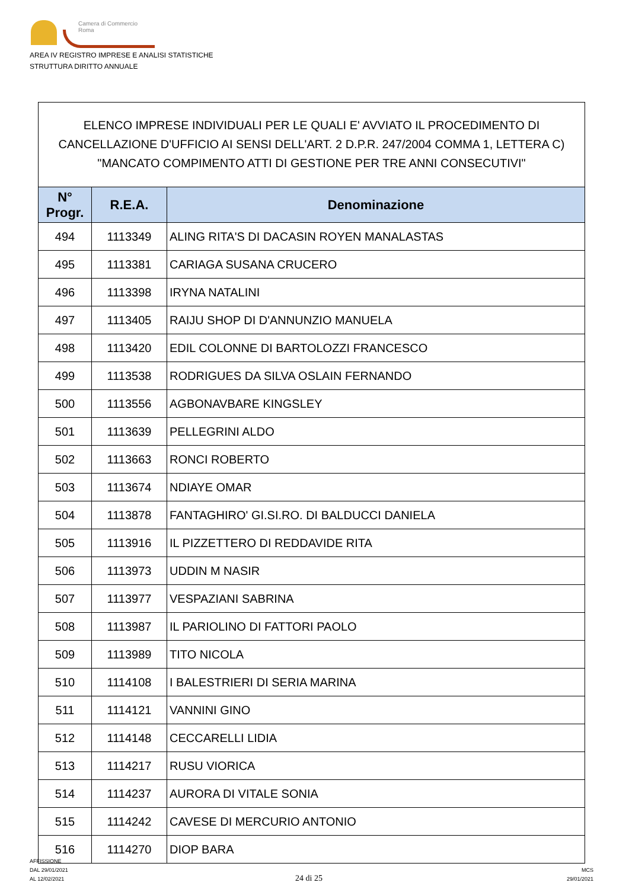Camera di Commercio
Roma
AREA IV REGISTRO IMPRESE E ANALISI STATISTICHE
STRUTTURA DIRITTO ANNUALE
ELENCO IMPRESE INDIVIDUALI PER LE QUALI E' AVVIATO IL PROCEDIMENTO DI CANCELLAZIONE D'UFFICIO AI SENSI DELL'ART. 2 D.P.R. 247/2004 COMMA 1, LETTERA C) "MANCATO COMPIMENTO ATTI DI GESTIONE PER TRE ANNI CONSECUTIVI"
| N° Progr. | R.E.A. | Denominazione |
| --- | --- | --- |
| 494 | 1113349 | ALING RITA'S DI DACASIN ROYEN MANALASTAS |
| 495 | 1113381 | CARIAGA SUSANA CRUCERO |
| 496 | 1113398 | IRYNA NATALINI |
| 497 | 1113405 | RAIJU SHOP DI D'ANNUNZIO MANUELA |
| 498 | 1113420 | EDIL COLONNE DI BARTOLOZZI FRANCESCO |
| 499 | 1113538 | RODRIGUES DA SILVA OSLAIN FERNANDO |
| 500 | 1113556 | AGBONAVBARE KINGSLEY |
| 501 | 1113639 | PELLEGRINI ALDO |
| 502 | 1113663 | RONCI ROBERTO |
| 503 | 1113674 | NDIAYE OMAR |
| 504 | 1113878 | FANTAGHIRO' GI.SI.RO. DI BALDUCCI DANIELA |
| 505 | 1113916 | IL PIZZETTERO DI REDDAVIDE RITA |
| 506 | 1113973 | UDDIN M NASIR |
| 507 | 1113977 | VESPAZIANI SABRINA |
| 508 | 1113987 | IL PARIOLINO DI FATTORI PAOLO |
| 509 | 1113989 | TITO NICOLA |
| 510 | 1114108 | I BALESTRIERI DI SERIA MARINA |
| 511 | 1114121 | VANNINI GINO |
| 512 | 1114148 | CECCARELLI LIDIA |
| 513 | 1114217 | RUSU VIORICA |
| 514 | 1114237 | AURORA DI VITALE SONIA |
| 515 | 1114242 | CAVESE DI MERCURIO ANTONIO |
| 516 | 1114270 | DIOP BARA |
AFFISSIONE
DAL 29/01/2021
AL 12/02/2021
24 di 25
MCS
29/01/2021